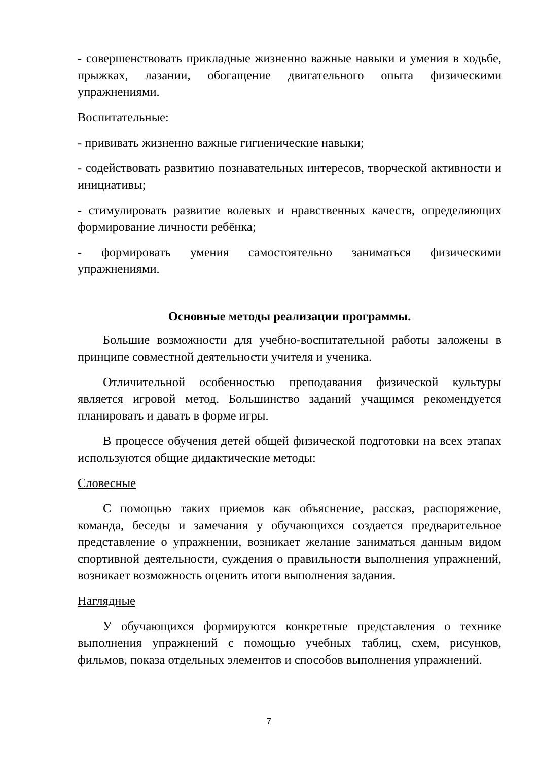- совершенствовать прикладные жизненно важные навыки и умения в ходьбе, прыжках, лазании, обогащение двигательного опыта физическими упражнениями.
Воспитательные:
- прививать жизненно важные гигиенические навыки;
- содействовать развитию познавательных интересов, творческой активности и инициативы;
- стимулировать развитие волевых и нравственных качеств, определяющих формирование личности ребёнка;
- формировать умения самостоятельно заниматься физическими упражнениями.
Основные методы реализации программы.
Большие возможности для учебно-воспитательной работы заложены в принципе совместной деятельности учителя и ученика.
Отличительной особенностью преподавания физической культуры является игровой метод. Большинство заданий учащимся рекомендуется планировать и давать в форме игры.
В процессе обучения детей общей физической подготовки на всех этапах используются общие дидактические методы:
Словесные
С помощью таких приемов как объяснение, рассказ, распоряжение, команда, беседы и замечания у обучающихся создается предварительное представление о упражнении, возникает желание заниматься данным видом спортивной деятельности, суждения о правильности выполнения упражнений, возникает возможность оценить итоги выполнения задания.
Наглядные
У обучающихся формируются конкретные представления о технике выполнения упражнений с помощью учебных таблиц, схем, рисунков, фильмов, показа отдельных элементов и способов выполнения упражнений.
7